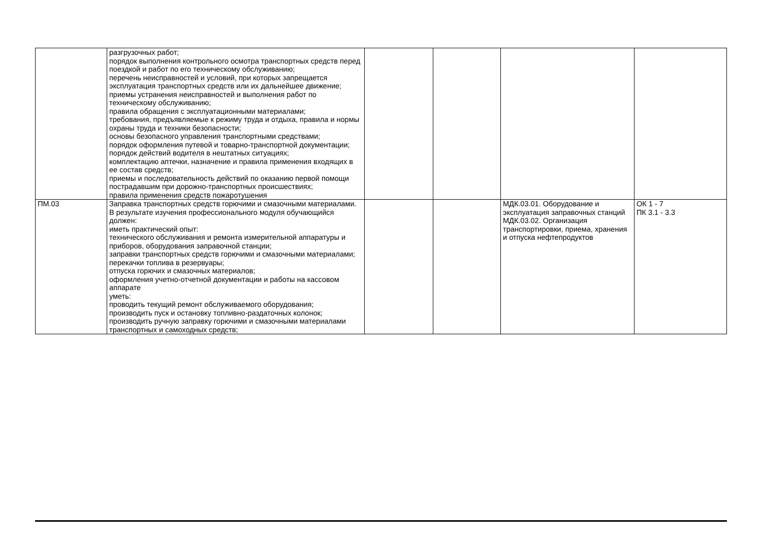| | разгрузочных работ; порядок выполнения контрольного осмотра транспортных средств перед поездкой и работ по его техническому обслуживанию; перечень неисправностей и условий, при которых запрещается эксплуатация транспортных средств или их дальнейшее движение; приемы устранения неисправностей и выполнения работ по техническому обслуживанию; правила обращения с эксплуатационными материалами; требования, предъявляемые к режиму труда и отдыха, правила и нормы охраны труда и техники безопасности; основы безопасного управления транспортными средствами; порядок оформления путевой и товарно-транспортной документации; порядок действий водителя в нештатных ситуациях; комплектацию аптечки, назначение и правила применения входящих в ее состав средств; приемы и последовательность действий по оказанию первой помощи пострадавшим при дорожно-транспортных происшествиях; правила применения средств пожаротушения | | | | |
| ПМ.03 | Заправка транспортных средств горючими и смазочными материалами. В результате изучения профессионального модуля обучающийся должен: иметь практический опыт: технического обслуживания и ремонта измерительной аппаратуры и приборов, оборудования заправочной станции; заправки транспортных средств горючими и смазочными материалами; перекачки топлива в резервуары; отпуска горючих и смазочных материалов; оформления учетно-отчетной документации и работы на кассовом аппарате уметь: проводить текущий ремонт обслуживаемого оборудования; производить пуск и остановку топливно-раздаточных колонок; производить ручную заправку горючими и смазочными материалами транспортных и самоходных средств; | | | МДК.03.01. Оборудование и эксплуатация заправочных станций МДК.03.02. Организация транспортировки, приема, хранения и отпуска нефтепродуктов | ОК 1 - 7 ПК 3.1 - 3.3 |